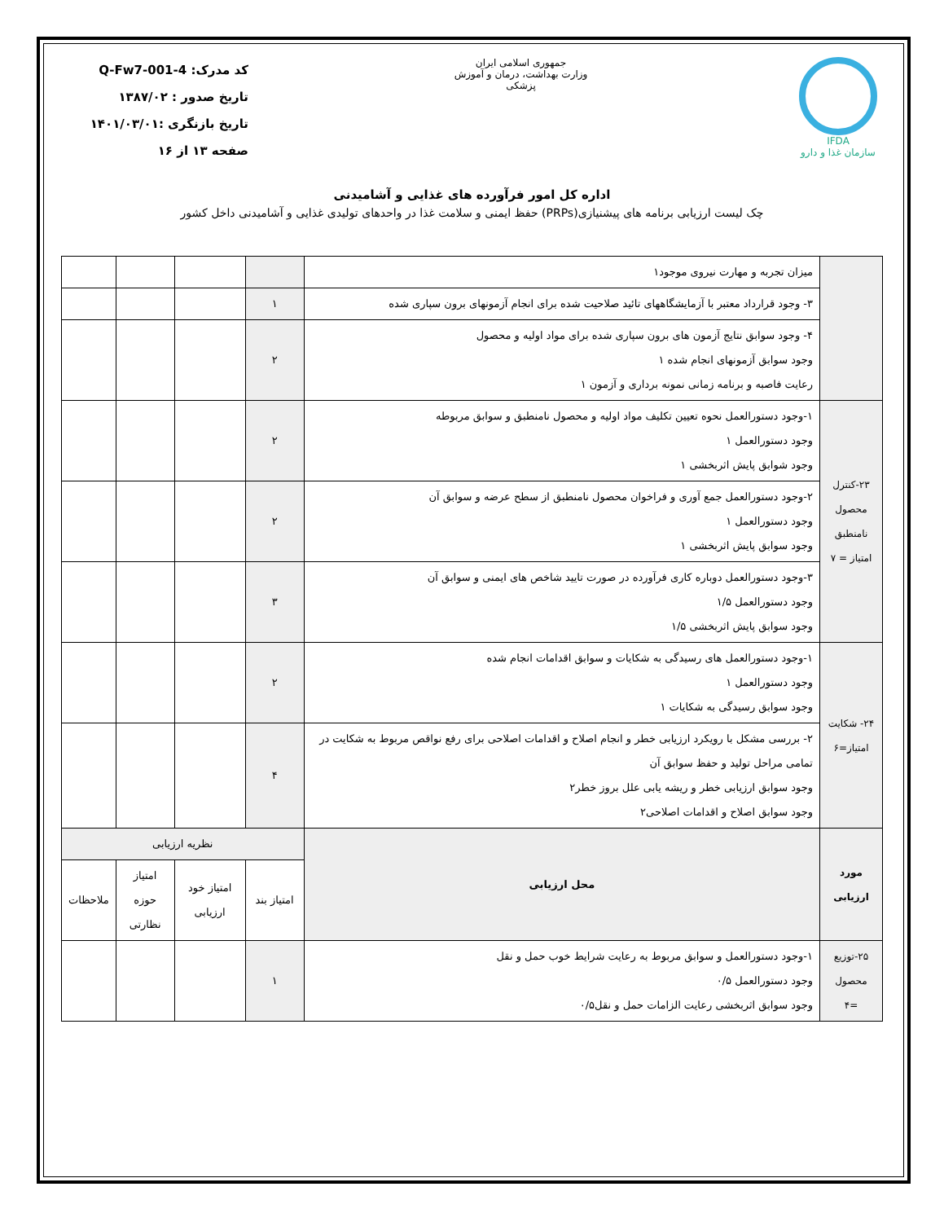IFDA
سازمان غذا و دارو
جمهوری اسلامی ایران
وزارت بهداشت، درمان و آموزش پزشکی
کد مدرک: Q-Fw7-001-4
تاریخ صدور : ۱۳۸۷/۰۲
تاریخ بازنگری :۱۴۰۱/۰۳/۰۱
صفحه ۱۳ از ۱۶
اداره کل امور فرآورده های غذایی و آشامیدنی
چک لیست ارزیابی برنامه های پیشنیازی(PRPs) حفظ ایمنی و سلامت غذا در واحدهای تولیدی غذایی و آشامیدنی داخل کشور
| | میزان تجربه و مهارت نیروی موجود۱ | | | | |
| | ۳- وجود قرارداد معتبر با آزمایشگاههای تائید صلاحیت شده برای انجام آزمونهای برون سپاری شده | ۱ | | | |
| | ۴- وجود سوابق نتایج آزمون های برون سپاری شده برای مواد اولیه و محصول وجود سوابق آزمونهای انجام شده ۱ رعایت فاصبه و برنامه زمانی نمونه برداری و آزمون ۱ | ۲ | | | |
| ۲۳-کنترل محصول نامنطبق امتیاز = ۷ | ۱-وجود دستورالعمل نحوه تعیین تکلیف مواد اولیه و محصول نامنطبق و سوابق مربوطه وجود دستورالعمل ۱ وجود شوابق پایش اثربخشی ۱ | ۲ | | | |
| | ۲-وجود دستورالعمل جمع آوری و فراخوان محصول نامنطبق از سطح عرضه و سوابق آن وجود دستورالعمل ۱ وجود سوابق پایش اثربخشی ۱ | ۲ | | | |
| | ۳-وجود دستورالعمل دوباره کاری فرآورده در صورت تایید شاخص های ایمنی و سوابق آن وجود دستورالعمل ۱/۵ وجود سوابق پایش اثربخشی ۱/۵ | ۳ | | | |
| ۲۴- شکایت امتیاز=۶ | ۱-وجود دستورالعمل های رسیدگی به شکایات و سوابق اقدامات انجام شده وجود دستورالعمل ۱ وجود سوابق رسیدگی به شکایات ۱ | ۲ | | | |
| | ۲- بررسی مشکل با رویکرد ارزیابی خطر و انجام اصلاح و اقدامات اصلاحی برای رفع نواقص مربوط به شکایت در تمامی مراحل تولید و حفظ سوابق آن وجود سوابق ارزیابی خطر و ریشه یابی علل بروز خطر۲ وجود سوابق اصلاح و اقدامات اصلاحی۲ | ۴ | | | |
| مورد ارزیابی | محل ارزیابی | نظریه ارزیابی | | | |
| | | امتیاز بند | امتیاز خود ارزیابی | امتیاز حوزه نظارتی | ملاحظات |
| ۲۵-توزیع محصول =۴ | ۱-وجود دستورالعمل و سوابق مربوط به رعایت شرایط خوب حمل و نقل وجود دستورالعمل ۰/۵ وجود سوابق اثربخشی رعایت الزامات حمل و نقل۰/۵ | ۱ | | | |